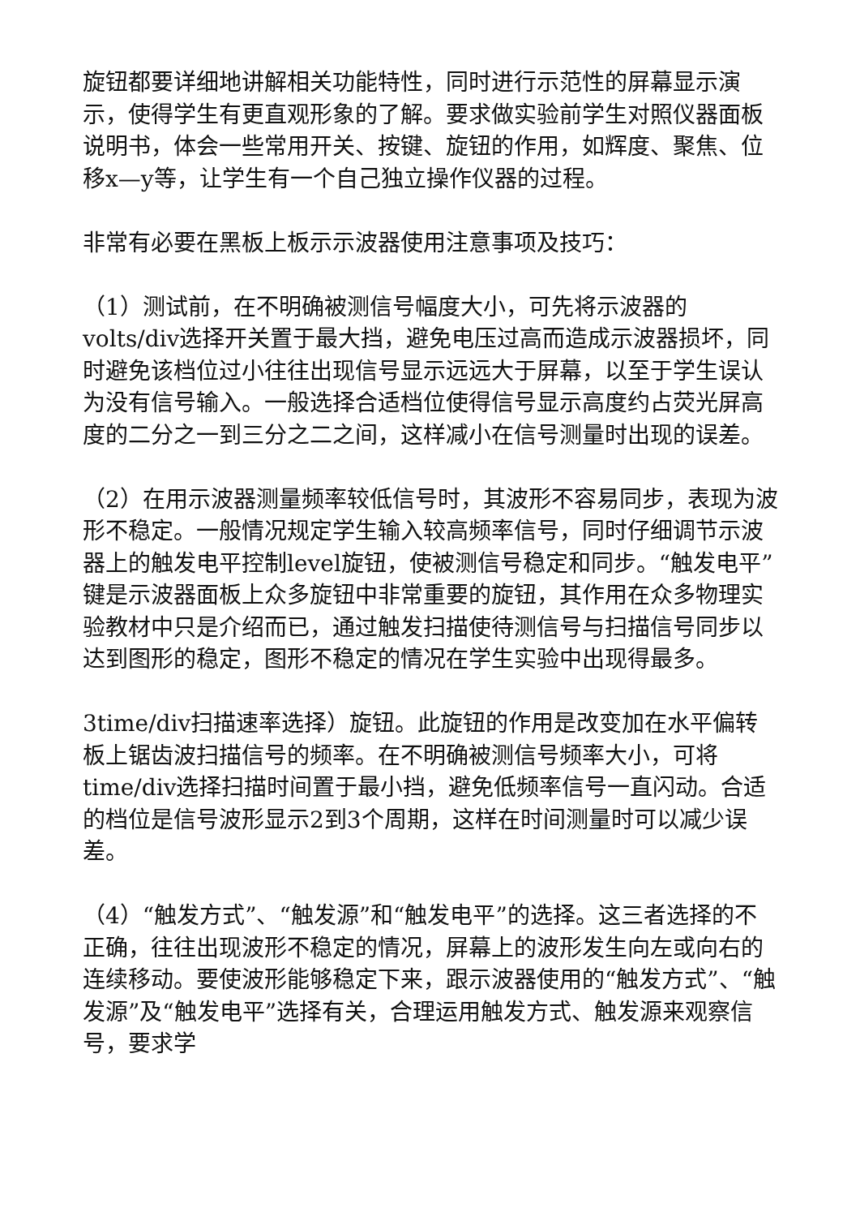旋钮都要详细地讲解相关功能特性，同时进行示范性的屏幕显示演示，使得学生有更直观形象的了解。要求做实验前学生对照仪器面板说明书，体会一些常用开关、按键、旋钮的作用，如辉度、聚焦、位移x—y等，让学生有一个自己独立操作仪器的过程。
非常有必要在黑板上板示示波器使用注意事项及技巧：
（1）测试前，在不明确被测信号幅度大小，可先将示波器的volts/div选择开关置于最大挡，避免电压过高而造成示波器损坏，同时避免该档位过小往往出现信号显示远远大于屏幕，以至于学生误认为没有信号输入。一般选择合适档位使得信号显示高度约占荧光屏高度的二分之一到三分之二之间，这样减小在信号测量时出现的误差。
（2）在用示波器测量频率较低信号时，其波形不容易同步，表现为波形不稳定。一般情况规定学生输入较高频率信号，同时仔细调节示波器上的触发电平控制level旋钮，使被测信号稳定和同步。“触发电平”键是示波器面板上众多旋钮中非常重要的旋钮，其作用在众多物理实验教材中只是介绍而已，通过触发扫描使待测信号与扫描信号同步以达到图形的稳定，图形不稳定的情况在学生实验中出现得最多。
3time/div扫描速率选择）旋钮。此旋钮的作用是改变加在水平偏转板上锯齿波扫描信号的频率。在不明确被测信号频率大小，可将time/div选择扫描时间置于最小挡，避免低频率信号一直闪动。合适的档位是信号波形显示2到3个周期，这样在时间测量时可以减少误差。
（4）“触发方式”、“触发源”和“触发电平”的选择。这三者选择的不正确，往往出现波形不稳定的情况，屏幕上的波形发生向左或向右的连续移动。要使波形能够稳定下来，跟示波器使用的“触发方式”、“触发源”及“触发电平”选择有关，合理运用触发方式、触发源来观察信号，要求学